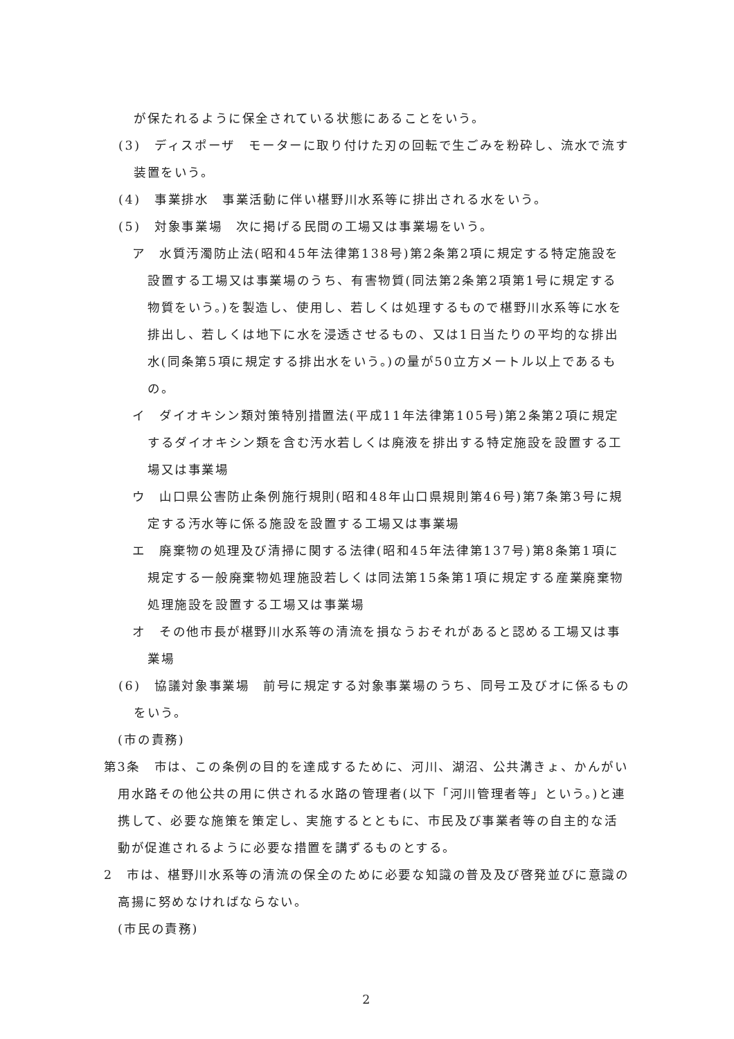が保たれるように保全されている状態にあることをいう。
(3)　ディスポーザ　モーターに取り付けた刃の回転で生ごみを粉砕し、流水で流す装置をいう。
(4)　事業排水　事業活動に伴い椹野川水系等に排出される水をいう。
(5)　対象事業場　次に掲げる民間の工場又は事業場をいう。
ア　水質汚濁防止法(昭和45年法律第138号)第2条第2項に規定する特定施設を設置する工場又は事業場のうち、有害物質(同法第2条第2項第1号に規定する物質をいう。)を製造し、使用し、若しくは処理するもので椹野川水系等に水を排出し、若しくは地下に水を浸透させるもの、又は1日当たりの平均的な排出水(同条第5項に規定する排出水をいう。)の量が50立方メートル以上であるもの。
イ　ダイオキシン類対策特別措置法(平成11年法律第105号)第2条第2項に規定するダイオキシン類を含む汚水若しくは廃液を排出する特定施設を設置する工場又は事業場
ウ　山口県公害防止条例施行規則(昭和48年山口県規則第46号)第7条第3号に規定する汚水等に係る施設を設置する工場又は事業場
エ　廃棄物の処理及び清掃に関する法律(昭和45年法律第137号)第8条第1項に規定する一般廃棄物処理施設若しくは同法第15条第1項に規定する産業廃棄物処理施設を設置する工場又は事業場
オ　その他市長が椹野川水系等の清流を損なうおそれがあると認める工場又は事業場
(6)　協議対象事業場　前号に規定する対象事業場のうち、同号エ及びオに係るものをいう。
(市の責務)
第3条　市は、この条例の目的を達成するために、河川、湖沼、公共溝きょ、かんがい用水路その他公共の用に供される水路の管理者(以下「河川管理者等」という。)と連携して、必要な施策を策定し、実施するとともに、市民及び事業者等の自主的な活動が促進されるように必要な措置を講ずるものとする。
2　市は、椹野川水系等の清流の保全のために必要な知識の普及及び啓発並びに意識の高揚に努めなければならない。
(市民の責務)
2